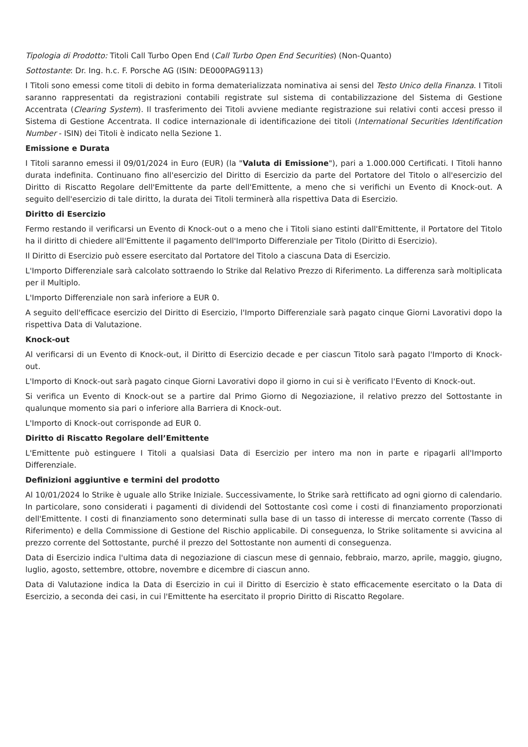Tipologia di Prodotto: Titoli Call Turbo Open End (Call Turbo Open End Securities) (Non-Quanto)
Sottostante: Dr. Ing. h.c. F. Porsche AG (ISIN: DE000PAG9113)
I Titoli sono emessi come titoli di debito in forma dematerializzata nominativa ai sensi del Testo Unico della Finanza. I Titoli saranno rappresentati da registrazioni contabili registrate sul sistema di contabilizzazione del Sistema di Gestione Accentrata (Clearing System). Il trasferimento dei Titoli avviene mediante registrazione sui relativi conti accesi presso il Sistema di Gestione Accentrata. Il codice internazionale di identificazione dei titoli (International Securities Identification Number - ISIN) dei Titoli è indicato nella Sezione 1.
Emissione e Durata
I Titoli saranno emessi il 09/01/2024 in Euro (EUR) (la "Valuta di Emissione"), pari a 1.000.000 Certificati. I Titoli hanno durata indefinita. Continuano fino all'esercizio del Diritto di Esercizio da parte del Portatore del Titolo o all'esercizio del Diritto di Riscatto Regolare dell'Emittente da parte dell'Emittente, a meno che si verifichi un Evento di Knock-out. A seguito dell'esercizio di tale diritto, la durata dei Titoli terminerà alla rispettiva Data di Esercizio.
Diritto di Esercizio
Fermo restando il verificarsi un Evento di Knock-out o a meno che i Titoli siano estinti dall'Emittente, il Portatore del Titolo ha il diritto di chiedere all'Emittente il pagamento dell'Importo Differenziale per Titolo (Diritto di Esercizio).
Il Diritto di Esercizio può essere esercitato dal Portatore del Titolo a ciascuna Data di Esercizio.
L'Importo Differenziale sarà calcolato sottraendo lo Strike dal Relativo Prezzo di Riferimento. La differenza sarà moltiplicata per il Multiplo.
L'Importo Differenziale non sarà inferiore a EUR 0.
A seguito dell'efficace esercizio del Diritto di Esercizio, l'Importo Differenziale sarà pagato cinque Giorni Lavorativi dopo la rispettiva Data di Valutazione.
Knock-out
Al verificarsi di un Evento di Knock-out, il Diritto di Esercizio decade e per ciascun Titolo sarà pagato l'Importo di Knock-out.
L'Importo di Knock-out sarà pagato cinque Giorni Lavorativi dopo il giorno in cui si è verificato l'Evento di Knock-out.
Si verifica un Evento di Knock-out se a partire dal Primo Giorno di Negoziazione, il relativo prezzo del Sottostante in qualunque momento sia pari o inferiore alla Barriera di Knock-out.
L'Importo di Knock-out corrisponde ad EUR 0.
Diritto di Riscatto Regolare dell’Emittente
L'Emittente può estinguere I Titoli a qualsiasi Data di Esercizio per intero ma non in parte e ripagarli all'Importo Differenziale.
Definizioni aggiuntive e termini del prodotto
Al 10/01/2024 lo Strike è uguale allo Strike Iniziale. Successivamente, lo Strike sarà rettificato ad ogni giorno di calendario. In particolare, sono considerati i pagamenti di dividendi del Sottostante così come i costi di finanziamento proporzionati dell'Emittente. I costi di finanziamento sono determinati sulla base di un tasso di interesse di mercato corrente (Tasso di Riferimento) e della Commissione di Gestione del Rischio applicabile. Di conseguenza, lo Strike solitamente si avvicina al prezzo corrente del Sottostante, purché il prezzo del Sottostante non aumenti di conseguenza.
Data di Esercizio indica l'ultima data di negoziazione di ciascun mese di gennaio, febbraio, marzo, aprile, maggio, giugno, luglio, agosto, settembre, ottobre, novembre e dicembre di ciascun anno.
Data di Valutazione indica la Data di Esercizio in cui il Diritto di Esercizio è stato efficacemente esercitato o la Data di Esercizio, a seconda dei casi, in cui l'Emittente ha esercitato il proprio Diritto di Riscatto Regolare.